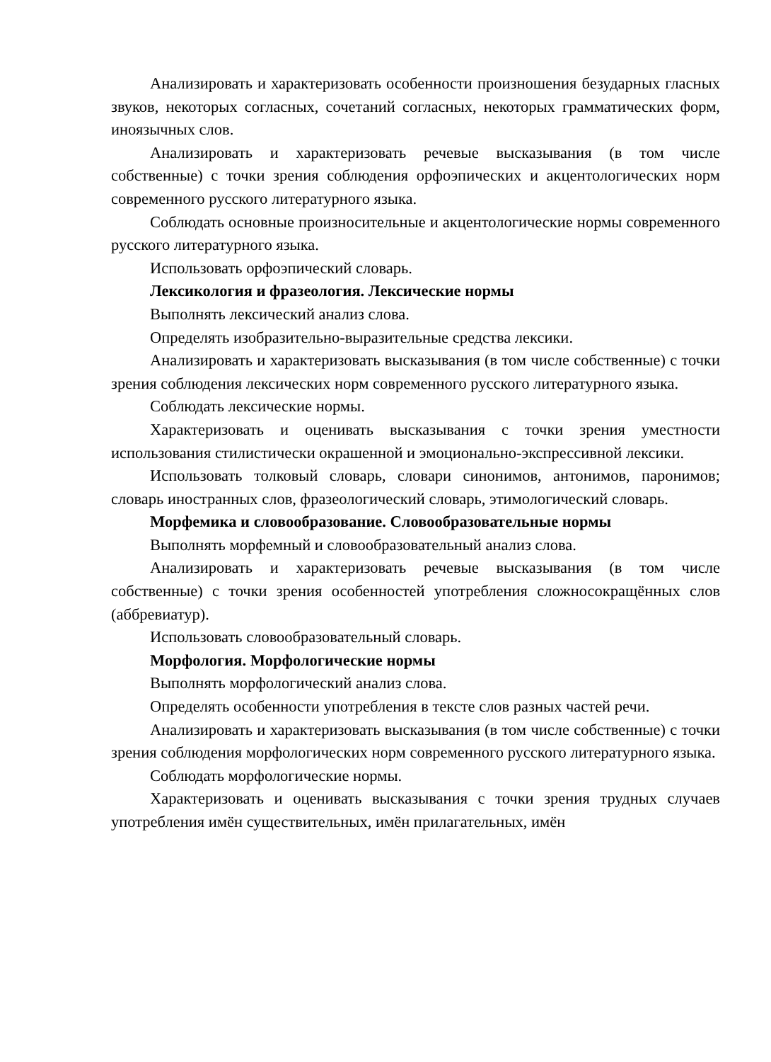Анализировать и характеризовать особенности произношения безударных гласных звуков, некоторых согласных, сочетаний согласных, некоторых грамматических форм, иноязычных слов.
Анализировать и характеризовать речевые высказывания (в том числе собственные) с точки зрения соблюдения орфоэпических и акцентологических норм современного русского литературного языка.
Соблюдать основные произносительные и акцентологические нормы современного русского литературного языка.
Использовать орфоэпический словарь.
Лексикология и фразеология. Лексические нормы
Выполнять лексический анализ слова.
Определять изобразительно-выразительные средства лексики.
Анализировать и характеризовать высказывания (в том числе собственные) с точки зрения соблюдения лексических норм современного русского литературного языка.
Соблюдать лексические нормы.
Характеризовать и оценивать высказывания с точки зрения уместности использования стилистически окрашенной и эмоционально-экспрессивной лексики.
Использовать толковый словарь, словари синонимов, антонимов, паронимов; словарь иностранных слов, фразеологический словарь, этимологический словарь.
Морфемика и словообразование. Словообразовательные нормы
Выполнять морфемный и словообразовательный анализ слова.
Анализировать и характеризовать речевые высказывания (в том числе собственные) с точки зрения особенностей употребления сложносокращённых слов (аббревиатур).
Использовать словообразовательный словарь.
Морфология. Морфологические нормы
Выполнять морфологический анализ слова.
Определять особенности употребления в тексте слов разных частей речи.
Анализировать и характеризовать высказывания (в том числе собственные) с точки зрения соблюдения морфологических норм современного русского литературного языка.
Соблюдать морфологические нормы.
Характеризовать и оценивать высказывания с точки зрения трудных случаев употребления имён существительных, имён прилагательных, имён